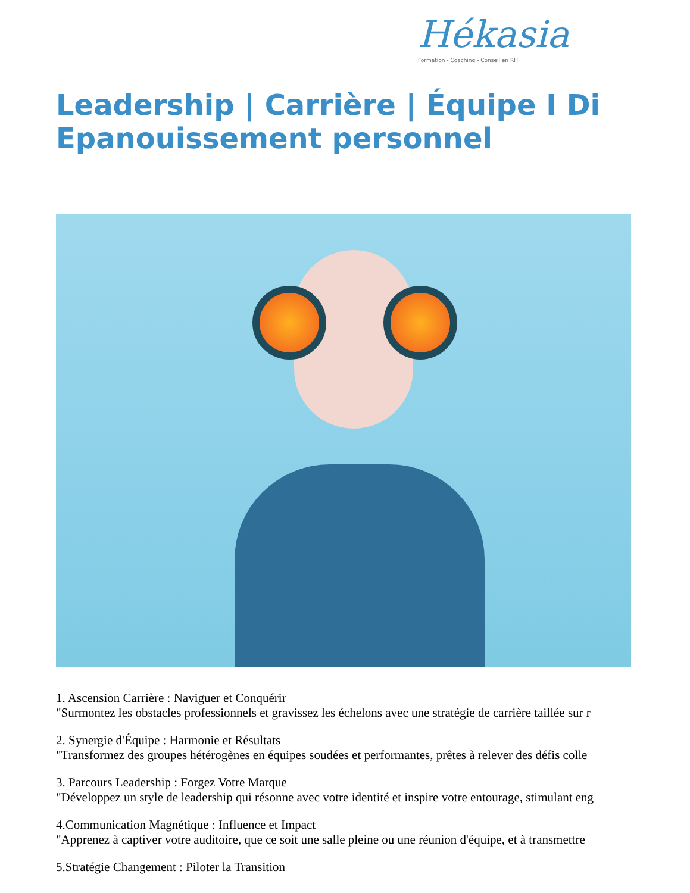Hékasia
Formation - Coaching - Conseil en RH
Leadership | Carrière | Équipe I Di
Epanouissement personnel
1. Ascension Carrière : Naviguer et Conquérir
"Surmontez les obstacles professionnels et gravissez les échelons avec une stratégie de carrière taillée sur r
2. Synergie d'Équipe : Harmonie et Résultats
"Transformez des groupes hétérogènes en équipes soudées et performantes, prêtes à relever des défis colle
3. Parcours Leadership : Forgez Votre Marque
"Développez un style de leadership qui résonne avec votre identité et inspire votre entourage, stimulant eng
4.Communication Magnétique : Influence et Impact
"Apprenez à captiver votre auditoire, que ce soit une salle pleine ou une réunion d'équipe, et à transmettre
5.Stratégie Changement : Piloter la Transition